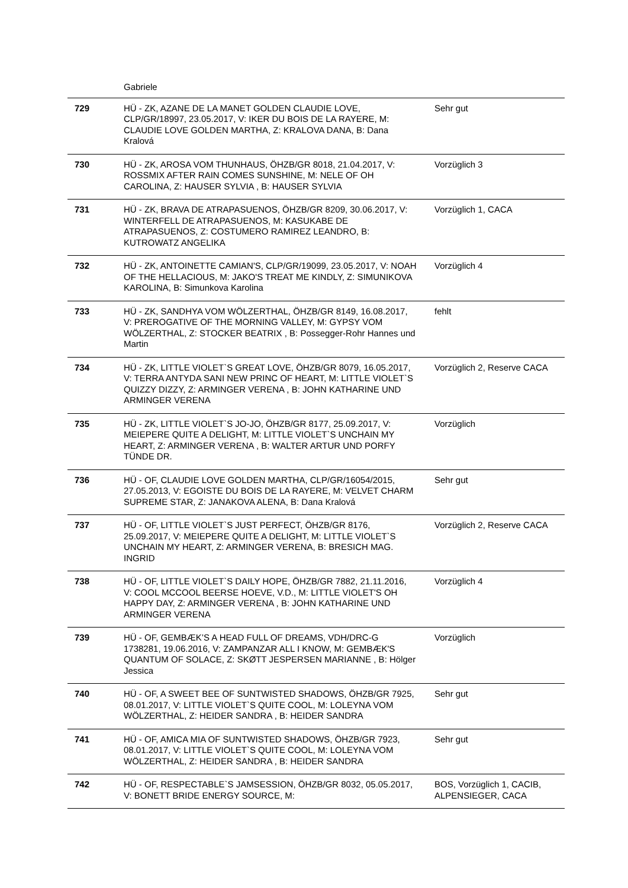| | Gabriele | |
| 729 | HÜ - ZK, AZANE DE LA MANET GOLDEN CLAUDIE LOVE, CLP/GR/18997, 23.05.2017, V: IKER DU BOIS DE LA RAYERE, M: CLAUDIE LOVE GOLDEN MARTHA, Z: KRALOVA DANA, B: Dana Kralová | Sehr gut |
| 730 | HÜ - ZK, AROSA VOM THUNHAUS, ÖHZB/GR 8018, 21.04.2017, V: ROSSMIX AFTER RAIN COMES SUNSHINE, M: NELE OF OH CAROLINA, Z: HAUSER SYLVIA , B: HAUSER SYLVIA | Vorzüglich 3 |
| 731 | HÜ - ZK, BRAVA DE ATRAPASUENOS, ÖHZB/GR 8209, 30.06.2017, V: WINTERFELL DE ATRAPASUENOS, M: KASUKABE DE ATRAPASUENOS, Z: COSTUMERO RAMIREZ LEANDRO, B: KUTROWATZ ANGELIKA | Vorzüglich 1, CACA |
| 732 | HÜ - ZK, ANTOINETTE CAMIAN'S, CLP/GR/19099, 23.05.2017, V: NOAH OF THE HELLACIOUS, M: JAKO'S TREAT ME KINDLY, Z: SIMUNIKOVA KAROLINA, B: Simunkova Karolina | Vorzüglich 4 |
| 733 | HÜ - ZK, SANDHYA VOM WÖLZERTHAL, ÖHZB/GR 8149, 16.08.2017, V: PREROGATIVE OF THE MORNING VALLEY, M: GYPSY VOM WÖLZERTHAL, Z: STOCKER BEATRIX , B: Possegger-Rohr Hannes und Martin | fehlt |
| 734 | HÜ - ZK, LITTLE VIOLET`S GREAT LOVE, ÖHZB/GR 8079, 16.05.2017, V: TERRA ANTYDA SANI NEW PRINC OF HEART, M: LITTLE VIOLET`S QUIZZY DIZZY, Z: ARMINGER VERENA , B: JOHN KATHARINE UND ARMINGER VERENA | Vorzüglich 2, Reserve CACA |
| 735 | HÜ - ZK, LITTLE VIOLET`S JO-JO, ÖHZB/GR 8177, 25.09.2017, V: MEIEPERE QUITE A DELIGHT, M: LITTLE VIOLET`S UNCHAIN MY HEART, Z: ARMINGER VERENA , B: WALTER ARTUR UND PORFY TÜNDE DR. | Vorzüglich |
| 736 | HÜ - OF, CLAUDIE LOVE GOLDEN MARTHA, CLP/GR/16054/2015, 27.05.2013, V: EGOISTE DU BOIS DE LA RAYERE, M: VELVET CHARM SUPREME STAR, Z: JANAKOVA ALENA, B: Dana Kralová | Sehr gut |
| 737 | HÜ - OF, LITTLE VIOLET`S JUST PERFECT, ÖHZB/GR 8176, 25.09.2017, V: MEIEPERE QUITE A DELIGHT, M: LITTLE VIOLET`S UNCHAIN MY HEART, Z: ARMINGER VERENA, B: BRESICH MAG. INGRID | Vorzüglich 2, Reserve CACA |
| 738 | HÜ - OF, LITTLE VIOLET`S DAILY HOPE, ÖHZB/GR 7882, 21.11.2016, V: COOL MCCOOL BEERSE HOEVE, V.D., M: LITTLE VIOLET'S OH HAPPY DAY, Z: ARMINGER VERENA , B: JOHN KATHARINE UND ARMINGER VERENA | Vorzüglich 4 |
| 739 | HÜ - OF, GEMBÆK’S A HEAD FULL OF DREAMS, VDH/DRC-G 1738281, 19.06.2016, V: ZAMPANZAR ALL I KNOW, M: GEMBÆK'S QUANTUM OF SOLACE, Z: SKØTT JESPERSEN MARIANNE , B: Hölger Jessica | Vorzüglich |
| 740 | HÜ - OF, A SWEET BEE OF SUNTWISTED SHADOWS, ÖHZB/GR 7925, 08.01.2017, V: LITTLE VIOLET`S QUITE COOL, M: LOLEYNA VOM WÖLZERTHAL, Z: HEIDER SANDRA , B: HEIDER SANDRA | Sehr gut |
| 741 | HÜ - OF, AMICA MIA OF SUNTWISTED SHADOWS, ÖHZB/GR 7923, 08.01.2017, V: LITTLE VIOLET`S QUITE COOL, M: LOLEYNA VOM WÖLZERTHAL, Z: HEIDER SANDRA , B: HEIDER SANDRA | Sehr gut |
| 742 | HÜ - OF, RESPECTABLE`S JAMSESSION, ÖHZB/GR 8032, 05.05.2017, V: BONETT BRIDE ENERGY SOURCE, M: | BOS, Vorzüglich 1, CACIB, ALPENSIEGER, CACA |